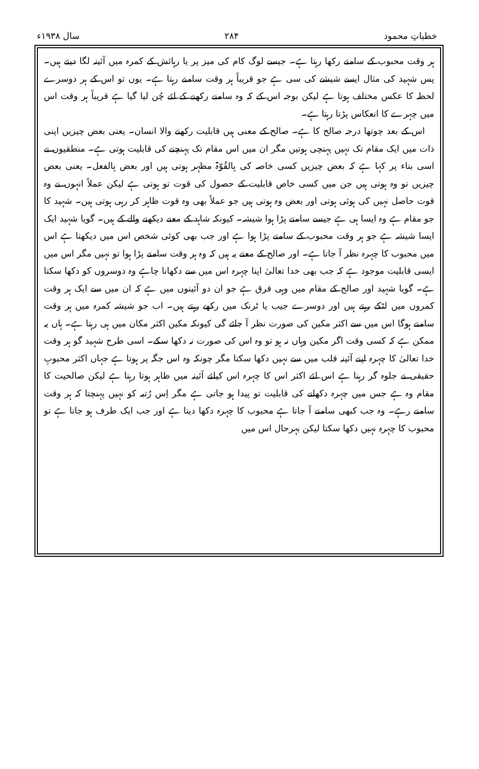خطباتِ محمود ۲۸۴ سال ۱۹۳۸ء
ہر وقت محبوب کے سامنے رکھا رہتا ہے۔ جیسے لوگ کام کی میز پر یا رہائش کے کمرہ میں آئینہ لگا دیتے ہیں۔ پس شہید کی مثال ایسے شیشے کی سی ہے جو قریباً ہر وقت سامنے رہتا ہے۔ یوں تو اس کے ہر دوسرے لحظہ کا عکس مختلف ہوتا ہے لیکن بوجہ اس کے کہ وہ سامنے رکھنے کے لئے چُن لیا گیا ہے قریباً ہر وقت اس میں چہرے کا انعکاس پڑتا رہتا ہے۔
اس کے بعد چوتھا درجہ صالح کا ہے۔ صالح کے معنی ہیں قابلیت رکھنے والا انسان۔ یعنی بعض چیزیں اپنی ذات میں ایک مقام تک نہیں پہنچی ہوتیں مگر ان میں اس مقام تک پہنچنے کی قابلیت ہوتی ہے۔ منطقیوں نے اسی بناء پر کہا ہے کہ بعض چیزیں کسی خاصہ کی بِالقُوّۃ مظہر ہوتی ہیں اور بعض بِالفعل۔ یعنی بعض چیزیں تو وہ ہوتی ہیں جن میں کسی خاص قابلیت کے حصول کی قوت تو ہوتی ہے لیکن عملاً انہوں نے وہ قوت حاصل نہیں کی ہوئی ہوتی اور بعض وہ ہوتی ہیں جو عملاً بھی وہ قوت ظاہر کر رہی ہوتی ہیں۔ شہید کا جو مقام ہے وہ ایسا ہی ہے جیسے سامنے پڑا ہوا شیشہ۔ کیونکہ شاہد کے معنے دیکھنے والے کے ہیں۔ گویا شہید ایک ایسا شیشہ ہے جو ہر وقت محبوب کے سامنے پڑا ہوا ہے اور جب بھی کوئی شخص اس میں دیکھتا ہے اس میں محبوب کا چہرہ نظر آ جاتا ہے۔ اور صالح کے معنے یہ ہیں کہ وہ ہر وقت سامنے پڑا ہوا تو نہیں مگر اس میں ایسی قابلیت موجود ہے کہ جب بھی خدا تعالیٰ اپنا چہرہ اس میں سے دکھانا چاہے وہ دوسروں کو دکھا سکتا ہے۔ گویا شہید اور صالح کے مقام میں وہی فرق ہے جو ان دو آئینوں میں ہے کہ ان میں سے ایک ہر وقت کمروں میں لٹکے رہتے ہیں اور دوسرے جیب یا ٹرنک میں رکھے رہتے ہیں۔ اب جو شیشہ کمرہ میں ہر وقت سامنے ہوگا اس میں سے اکثر مکین کی صورت نظر آ جائے گی کیونکہ مکین اکثر مکان میں ہی رہتا ہے۔ ہاں یہ ممکن ہے کہ کسی وقت اگر مکین وہاں نہ ہو تو وہ اس کی صورت نہ دکھا سکے۔ اسی طرح شہید گو ہر وقت خدا تعالیٰ کا چہرہ اپنے آئینہ قلب میں سے نہیں دکھا سکتا مگر چونکہ وہ اس جگہ پر ہوتا ہے جہاں اکثر محبوبِ حقیقی نے جلوہ گر رہنا ہے اس لئے اکثر اس کا چہرہ اس کیلئے آئینہ میں ظاہر ہوتا رہتا ہے لیکن صالحیت کا مقام وہ ہے جس میں چہرہ دکھانے کی قابلیت تو پیدا ہو جاتی ہے مگر اِس رُتبہ کو نہیں پہنچتا کہ ہر وقت سامنے رہے۔ وہ جب کبھی سامنے آ جاتا ہے محبوب کا چہرہ دکھا دیتا ہے اور جب ایک طرف ہو جاتا ہے تو محبوب کا چہرہ نہیں دکھا سکتا لیکن بہرحال اس میں